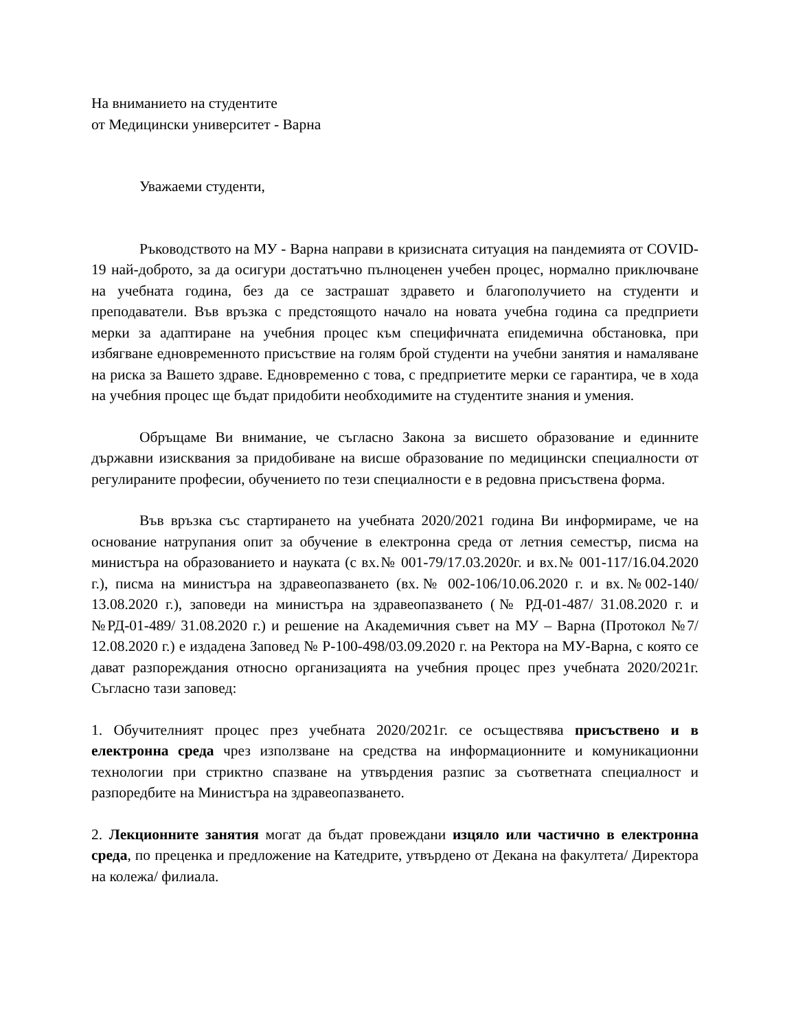На вниманието на студентите
от Медицински университет - Варна
Уважаеми студенти,
Ръководството на МУ - Варна направи в кризисната ситуация на пандемията от COVID-19 най-доброто, за да осигури достатъчно пълноценен учебен процес, нормално приключване на учебната година, без да се застрашат здравето и благополучието на студенти и преподаватели. Във връзка с предстоящото начало на новата учебна година са предприети мерки за адаптиране на учебния процес към специфичната епидемична обстановка, при избягване едновременното присъствие на голям брой студенти на учебни занятия и намаляване на риска за Вашето здраве. Едновременно с това, с предприетите мерки се гарантира, че в хода на учебния процес ще бъдат придобити необходимите на студентите знания и умения.
Обръщаме Ви внимание, че съгласно Закона за висшето образование и единните държавни изисквания за придобиване на висше образование по медицински специалности от регулираните професии, обучението по тези специалности е в редовна присъствена форма.
Във връзка със стартирането на учебната 2020/2021 година Ви информираме, че на основание натрупания опит за обучение в електронна среда от летния семестър, писма на министъра на образованието и науката (с вх.№ 001-79/17.03.2020г. и вх.№ 001-117/16.04.2020 г.), писма на министъра на здравеопазването (вх.№ 002-106/10.06.2020 г. и вх.№002-140/ 13.08.2020 г.), заповеди на министъра на здравеопазването (№ РД-01-487/ 31.08.2020 г. и №РД-01-489/ 31.08.2020 г.) и решение на Академичния съвет на МУ – Варна (Протокол №7/ 12.08.2020 г.) е издадена Заповед № Р-100-498/03.09.2020 г. на Ректора на МУ-Варна, с която се дават разпореждания относно организацията на учебния процес през учебната 2020/2021г. Съгласно тази заповед:
1. Обучителният процес през учебната 2020/2021г. се осъществява присъствено и в електронна среда чрез използване на средства на информационните и комуникационни технологии при стриктно спазване на утвърдения разпис за съответната специалност и разпоредбите на Министъра на здравеопазването.
2. Лекционните занятия могат да бъдат провеждани изцяло или частично в електронна среда, по преценка и предложение на Катедрите, утвърдено от Декана на факултета/ Директора на колежа/ филиала.